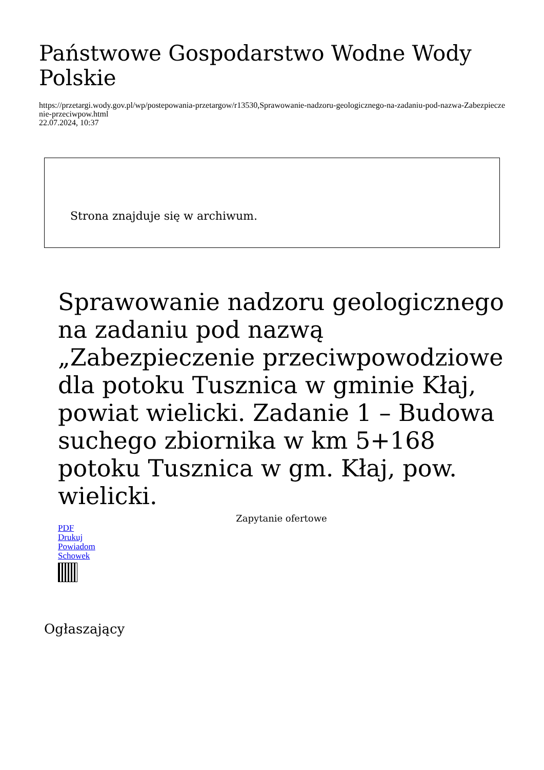Państwowe Gospodarstwo Wodne Wody Polskie
https://przetargi.wody.gov.pl/wp/postepowania-przetargow/r13530,Sprawowanie-nadzoru-geologicznego-na-zadaniu-pod-nazwa-Zabezpieczenie-przeciwpow.html
22.07.2024, 10:37
Strona znajduje się w archiwum.
Sprawowanie nadzoru geologicznego na zadaniu pod nazwą „Zabezpieczenie przeciwpowodziowe dla potoku Tusznica w gminie Kłaj, powiat wielicki. Zadanie 1 – Budowa suchego zbiornika w km 5+168 potoku Tusznica w gm. Kłaj, pow. wielicki.
Zapytanie ofertowe
PDF
Drukuj
Powiadom
Schowek
Ogłaszający